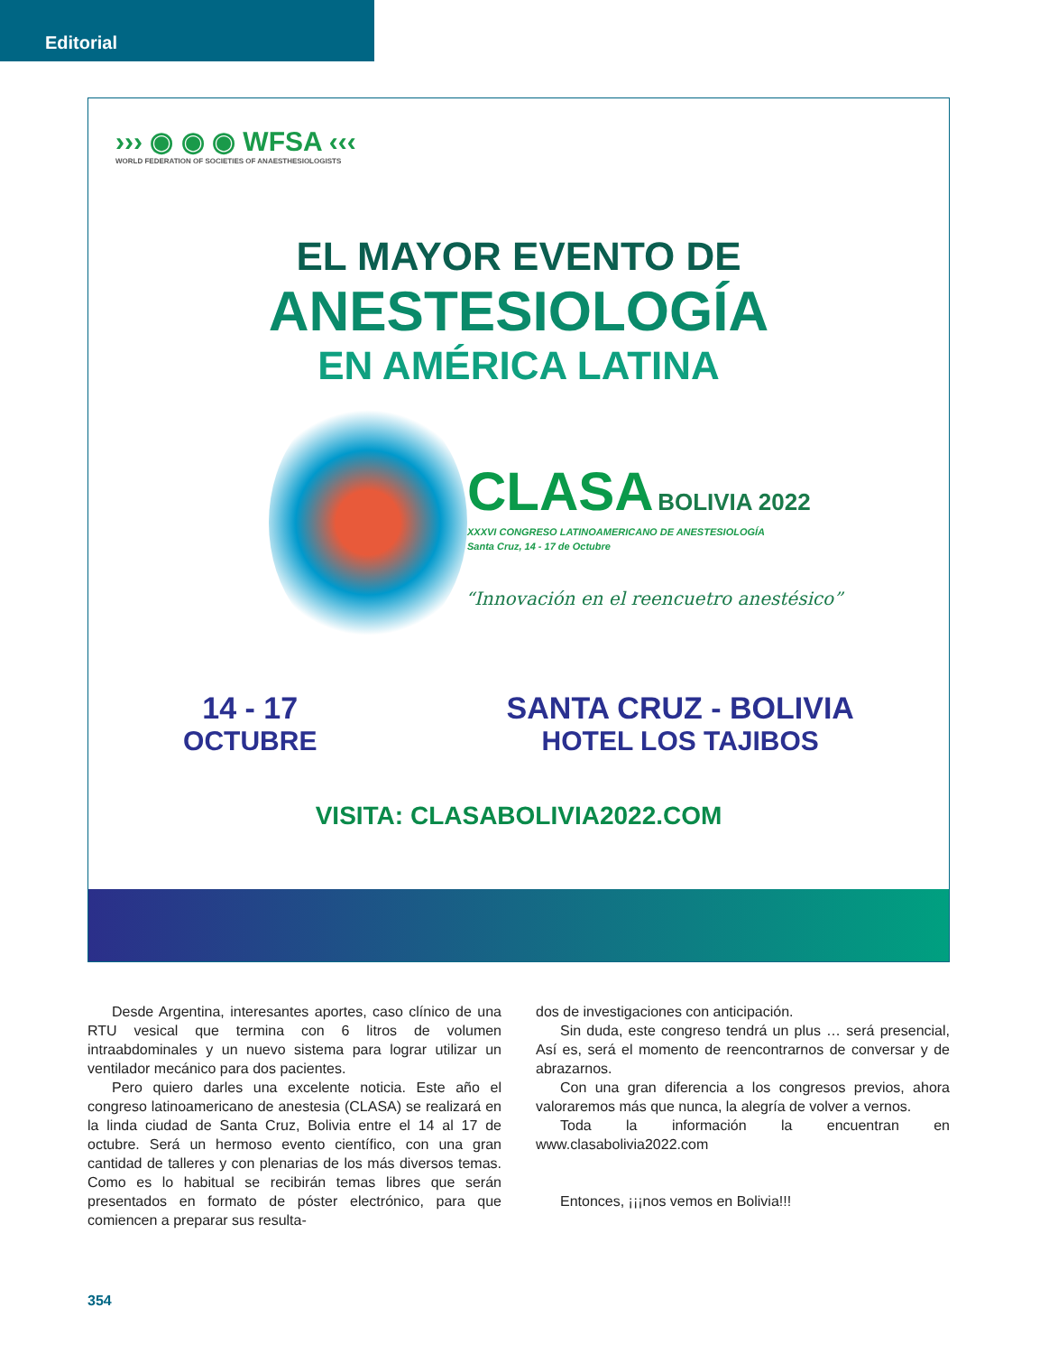Editorial
››› ◉ ◉ ◉ WFSA ‹‹‹
WORLD FEDERATION OF SOCIETIES OF ANAESTHESIOLOGISTS
EL MAYOR EVENTO DE
ANESTESIOLOGÍA
EN AMÉRICA LATINA
CLASA BOLIVIA 2022
XXXVI CONGRESO LATINOAMERICANO DE ANESTESIOLOGÍA
Santa Cruz, 14 - 17 de Octubre
“Innovación en el reencuetro anestésico”
14 - 17
OCTUBRE
SANTA CRUZ - BOLIVIA
HOTEL LOS TAJIBOS
VISITA: CLASABOLIVIA2022.COM
Desde Argentina, interesantes aportes, caso clínico de una RTU vesical que termina con 6 litros de volumen intraabdominales y un nuevo sistema para lograr utilizar un ventilador mecánico para dos pacientes.
Pero quiero darles una excelente noticia. Este año el congreso latinoamericano de anestesia (CLASA) se realizará en la linda ciudad de Santa Cruz, Bolivia entre el 14 al 17 de octubre. Será un hermoso evento científico, con una gran cantidad de talleres y con plenarias de los más diversos temas. Como es lo habitual se recibirán temas libres que serán presentados en formato de póster electrónico, para que comiencen a preparar sus resulta-
dos de investigaciones con anticipación.
Sin duda, este congreso tendrá un plus … será presencial, Así es, será el momento de reencontrarnos de conversar y de abrazarnos.
Con una gran diferencia a los congresos previos, ahora valoraremos más que nunca, la alegría de volver a vernos.
Toda la información la encuentran en www.clasabolivia2022.com
Entonces, ¡¡¡nos vemos en Bolivia!!!
354